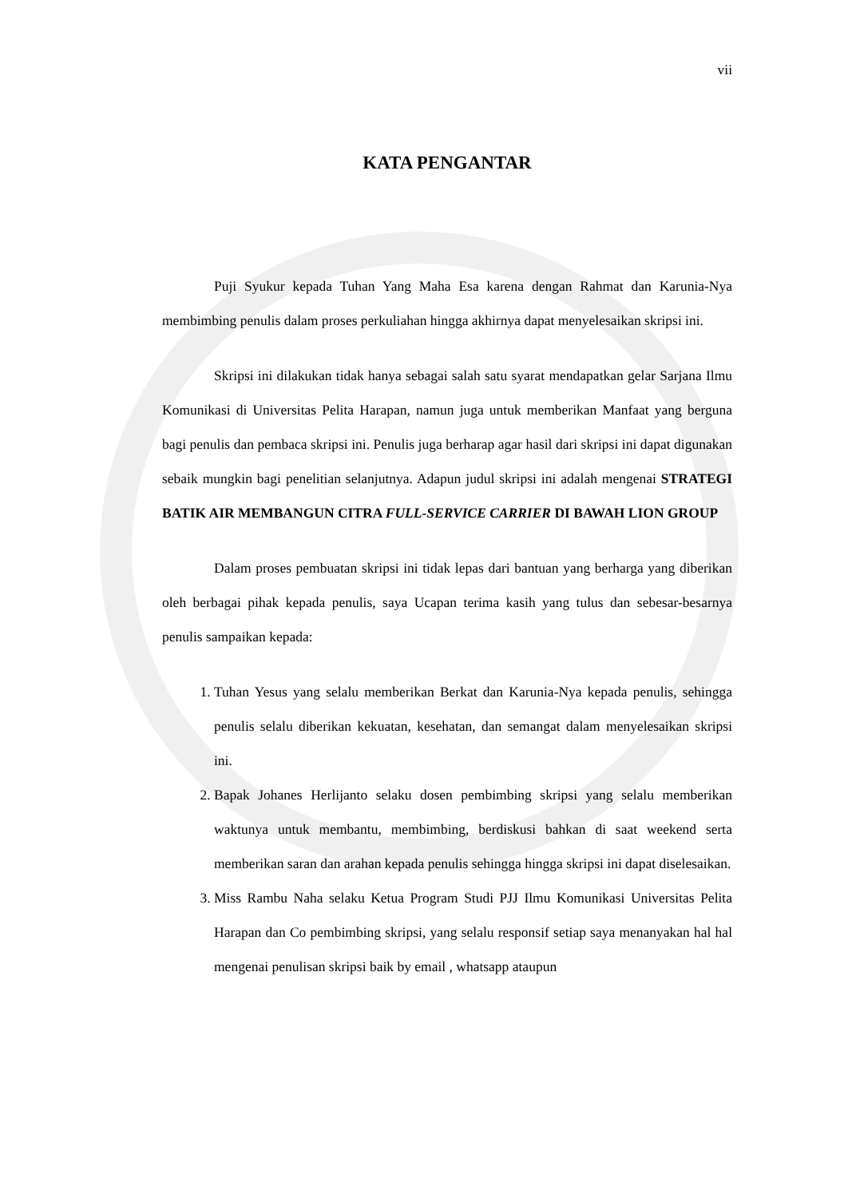vii
KATA PENGANTAR
Puji Syukur kepada Tuhan Yang Maha Esa karena dengan Rahmat dan Karunia-Nya membimbing penulis dalam proses perkuliahan hingga akhirnya dapat menyelesaikan skripsi ini.
Skripsi ini dilakukan tidak hanya sebagai salah satu syarat mendapatkan gelar Sarjana Ilmu Komunikasi di Universitas Pelita Harapan, namun juga untuk memberikan Manfaat yang berguna bagi penulis dan pembaca skripsi ini. Penulis juga berharap agar hasil dari skripsi ini dapat digunakan sebaik mungkin bagi penelitian selanjutnya. Adapun judul skripsi ini adalah mengenai STRATEGI BATIK AIR MEMBANGUN CITRA FULL-SERVICE CARRIER DI BAWAH LION GROUP
Dalam proses pembuatan skripsi ini tidak lepas dari bantuan yang berharga yang diberikan oleh berbagai pihak kepada penulis, saya Ucapan terima kasih yang tulus dan sebesar-besarnya penulis sampaikan kepada:
1. Tuhan Yesus yang selalu memberikan Berkat dan Karunia-Nya kepada penulis, sehingga penulis selalu diberikan kekuatan, kesehatan, dan semangat dalam menyelesaikan skripsi ini.
2. Bapak Johanes Herlijanto selaku dosen pembimbing skripsi yang selalu memberikan waktunya untuk membantu, membimbing, berdiskusi bahkan di saat weekend serta memberikan saran dan arahan kepada penulis sehingga hingga skripsi ini dapat diselesaikan.
3. Miss Rambu Naha selaku Ketua Program Studi PJJ Ilmu Komunikasi Universitas Pelita Harapan dan Co pembimbing skripsi, yang selalu responsif setiap saya menanyakan hal hal mengenai penulisan skripsi baik by email , whatsapp ataupun